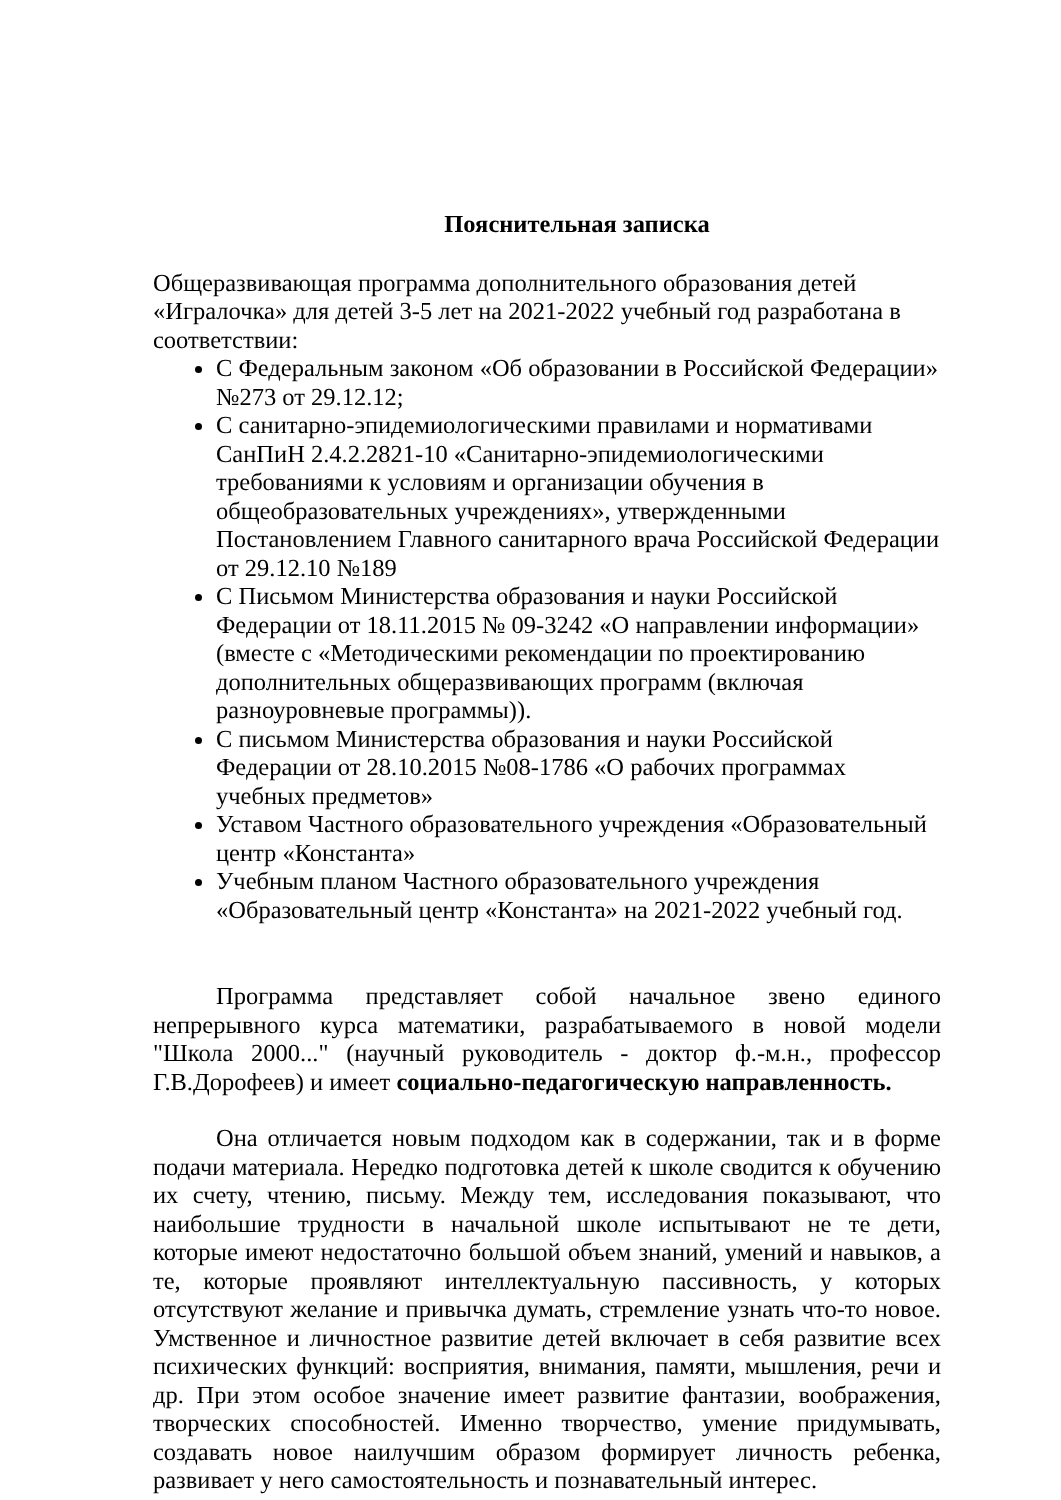Пояснительная записка
Общеразвивающая программа дополнительного образования детей «Игралочка» для детей 3-5 лет на 2021-2022 учебный год разработана в соответствии:
С Федеральным законом «Об образовании в Российской Федерации» №273 от 29.12.12;
С санитарно-эпидемиологическими правилами и нормативами СанПиН 2.4.2.2821-10 «Санитарно-эпидемиологическими требованиями к условиям и организации обучения в общеобразовательных учреждениях», утвержденными Постановлением Главного санитарного врача Российской Федерации от 29.12.10 №189
С Письмом Министерства образования и науки Российской Федерации от 18.11.2015 № 09-3242 «О направлении информации» (вместе с «Методическими рекомендации по проектированию дополнительных общеразвивающих программ (включая разноуровневые программы)).
С письмом Министерства образования и науки Российской Федерации от 28.10.2015 №08-1786 «О рабочих программах учебных предметов»
Уставом Частного образовательного учреждения «Образовательный центр «Константа»
Учебным планом Частного образовательного учреждения «Образовательный центр «Константа» на 2021-2022 учебный год.
Программа представляет собой начальное звено единого непрерывного курса математики, разрабатываемого в новой модели "Школа 2000..." (научный руководитель - доктор ф.-м.н., профессор Г.В.Дорофеев) и имеет социально-педагогическую направленность.
Она отличается новым подходом как в содержании, так и в форме подачи материала. Нередко подготовка детей к школе сводится к обучению их счету, чтению, письму. Между тем, исследования показывают, что наибольшие трудности в начальной школе испытывают не те дети, которые имеют недостаточно большой объем знаний, умений и навыков, а те, которые проявляют интеллектуальную пассивность, у которых отсутствуют желание и привычка думать, стремление узнать что-то новое. Умственное и личностное развитие детей включает в себя развитие всех психических функций: восприятия, внимания, памяти, мышления, речи и др. При этом особое значение имеет развитие фантазии, воображения, творческих способностей. Именно творчество, умение придумывать, создавать новое наилучшим образом формирует личность ребенка, развивает у него самостоятельность и познавательный интерес.